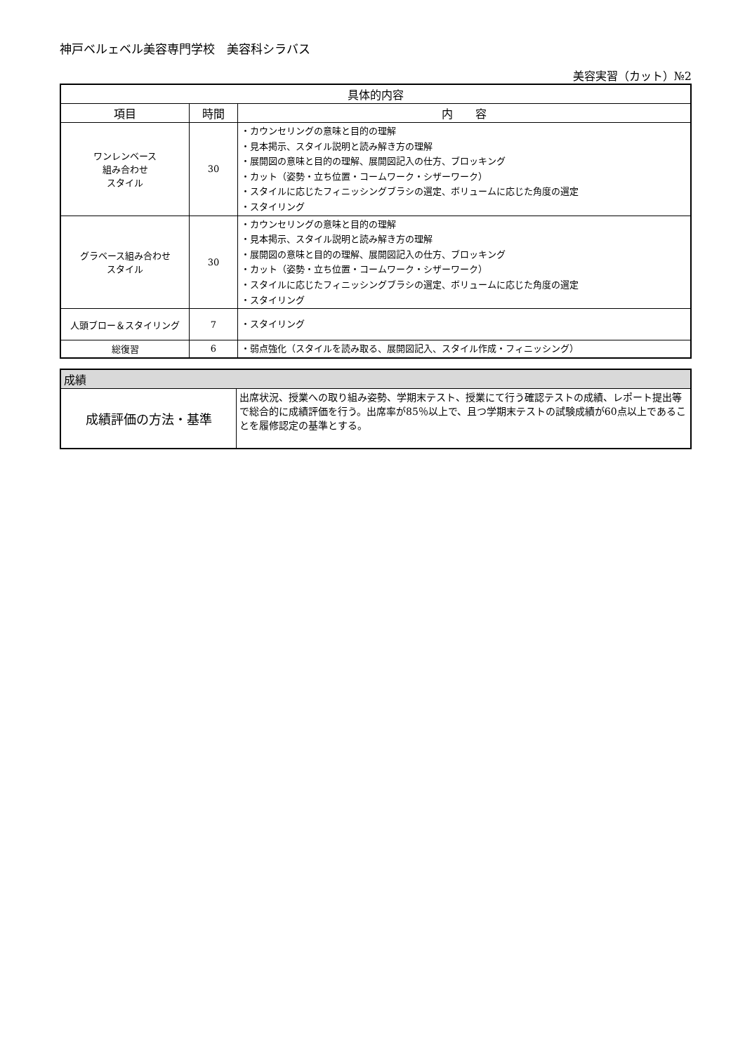神戸ベルェベル美容専門学校　美容科シラバス
美容実習（カット）№2
| 具体的内容 | | |
| --- | --- | --- |
| 項目 | 時間 | 内 容 |
| ワンレンベース 組み合わせ スタイル | 30 | ・カウンセリングの意味と目的の理解 ・見本掲示、スタイル説明と読み解き方の理解 ・展開図の意味と目的の理解、展開図記入の仕方、ブロッキング ・カット（姿勢・立ち位置・コームワーク・シザーワーク） ・スタイルに応じたフィニッシングブラシの選定、ボリュームに応じた角度の選定 ・スタイリング |
| グラベース組み合わせ スタイル | 30 | ・カウンセリングの意味と目的の理解 ・見本掲示、スタイル説明と読み解き方の理解 ・展開図の意味と目的の理解、展開図記入の仕方、ブロッキング ・カット（姿勢・立ち位置・コームワーク・シザーワーク） ・スタイルに応じたフィニッシングブラシの選定、ボリュームに応じた角度の選定 ・スタイリング |
| 人頭ブロー＆スタイリング | 7 | ・スタイリング |
| 総復習 | 6 | ・弱点強化（スタイルを読み取る、展開図記入、スタイル作成・フィニッシング） |
| 成績 | |
| 成績評価の方法・基準 | 出席状況、授業への取り組み姿勢、学期末テスト、授業にて行う確認テストの成績、レポート提出等で総合的に成績評価を行う。出席率が85％以上で、且つ学期末テストの試験成績が60点以上であることを履修認定の基準とする。 |